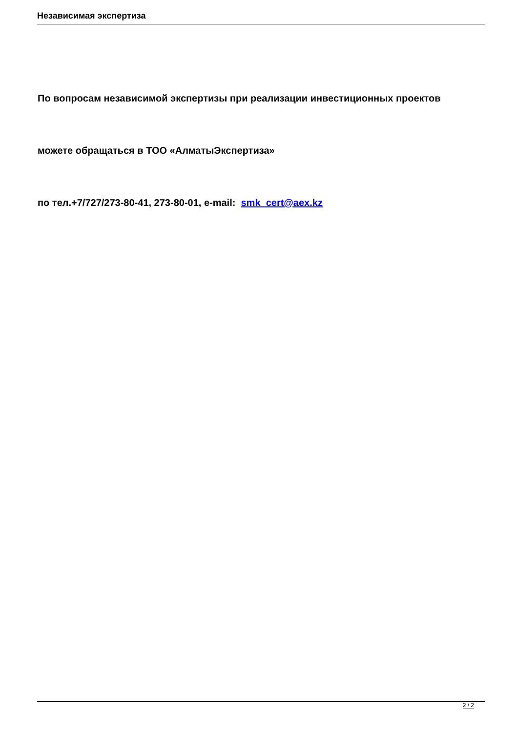Независимая экспертиза
По вопросам независимой экспертизы при реализации инвестиционных проектов
можете обращаться в ТОО «АлматыЭкспертиза»
по тел.+7/727/273-80-41, 273-80-01, e-mail: smk_cert@aex.kz
2 / 2